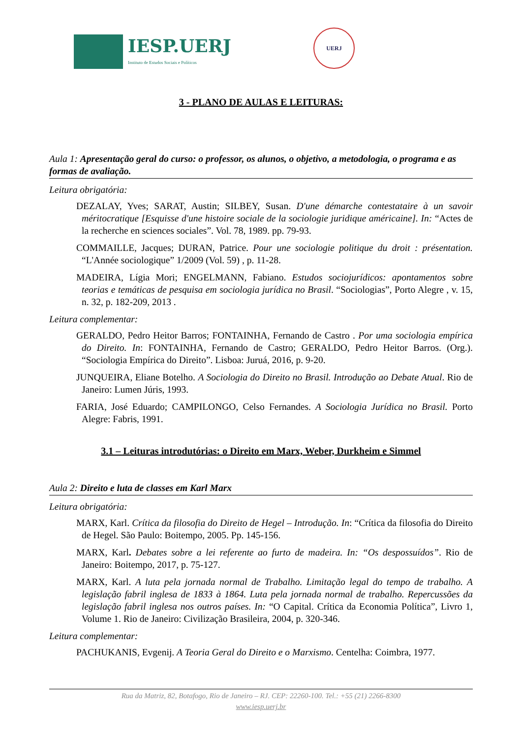IESP.UERJ
Instituto de Estudos Sociais e Políticos
UERJ
3 - PLANO DE AULAS E LEITURAS:
Aula 1: Apresentação geral do curso: o professor, os alunos, o objetivo, a metodologia, o programa e as formas de avaliação.
Leitura obrigatória:
DEZALAY, Yves; SARAT, Austin; SILBEY, Susan. D'une démarche contestataire à un savoir méritocratique [Esquisse d'une histoire sociale de la sociologie juridique américaine]. In: “Actes de la recherche en sciences sociales”. Vol. 78, 1989. pp. 79-93.
COMMAILLE, Jacques; DURAN, Patrice. Pour une sociologie politique du droit : présentation. “L'Année sociologique” 1/2009 (Vol. 59) , p. 11-28.
MADEIRA, Lígia Mori; ENGELMANN, Fabiano. Estudos sociojurídicos: apontamentos sobre teorias e temáticas de pesquisa em sociologia jurídica no Brasil. “Sociologias”, Porto Alegre , v. 15, n. 32, p. 182-209, 2013 .
Leitura complementar:
GERALDO, Pedro Heitor Barros; FONTAINHA, Fernando de Castro . Por uma sociologia empírica do Direito. In: FONTAINHA, Fernando de Castro; GERALDO, Pedro Heitor Barros. (Org.). “Sociologia Empírica do Direito”. Lisboa: Juruá, 2016, p. 9-20.
JUNQUEIRA, Eliane Botelho. A Sociologia do Direito no Brasil. Introdução ao Debate Atual. Rio de Janeiro: Lumen Júris, 1993.
FARIA, José Eduardo; CAMPILONGO, Celso Fernandes. A Sociologia Jurídica no Brasil. Porto Alegre: Fabris, 1991.
3.1 – Leituras introdutórias: o Direito em Marx, Weber, Durkheim e Simmel
Aula 2: Direito e luta de classes em Karl Marx
Leitura obrigatória:
MARX, Karl. Crítica da filosofia do Direito de Hegel – Introdução. In: “Crítica da filosofia do Direito de Hegel. São Paulo: Boitempo, 2005. Pp. 145-156.
MARX, Karl. Debates sobre a lei referente ao furto de madeira. In: “Os despossuídos”. Rio de Janeiro: Boitempo, 2017, p. 75-127.
MARX, Karl. A luta pela jornada normal de Trabalho. Limitação legal do tempo de trabalho. A legislação fabril inglesa de 1833 à 1864. Luta pela jornada normal de trabalho. Repercussões da legislação fabril inglesa nos outros países. In: “O Capital. Crítica da Economia Política”, Livro 1, Volume 1. Rio de Janeiro: Civilização Brasileira, 2004, p. 320-346.
Leitura complementar:
PACHUKANIS, Evgenij. A Teoria Geral do Direito e o Marxismo. Centelha: Coimbra, 1977.
Rua da Matriz, 82, Botafogo, Rio de Janeiro – RJ. CEP: 22260-100. Tel.: +55 (21) 2266-8300
www.iesp.uerj.br